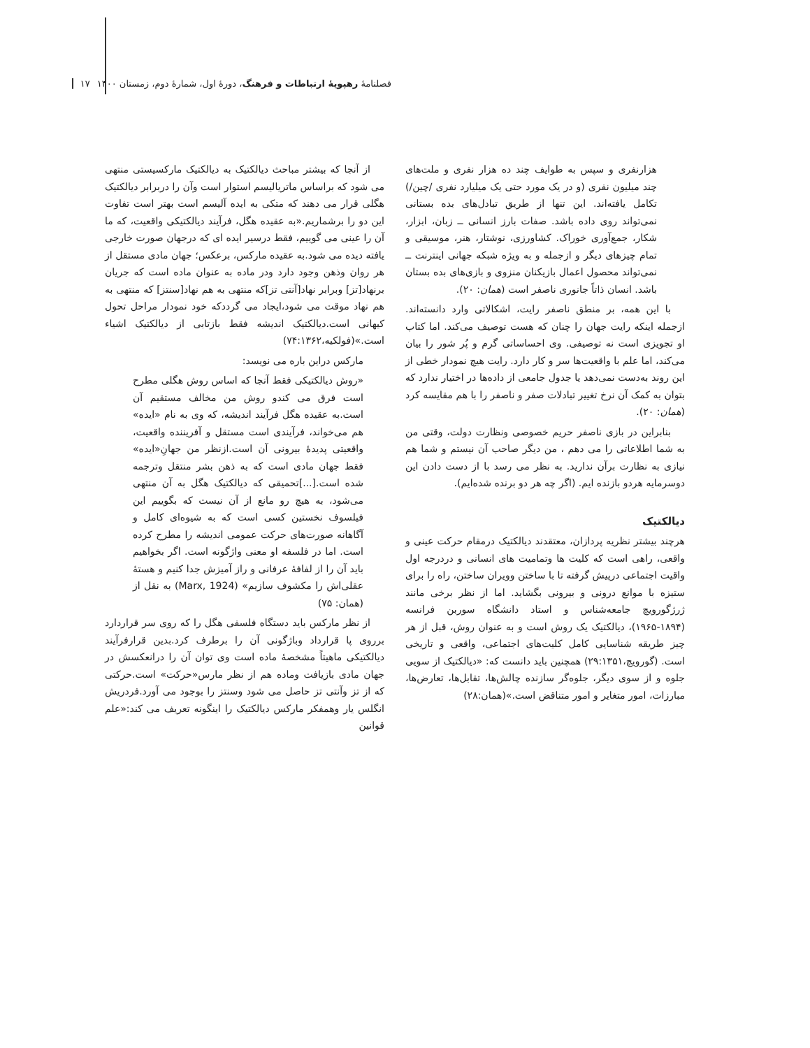فصلنامهٔ رهپویهٔ ارتباطات و فرهنگ، دورهٔ اول، شمارهٔ دوم، زمستان ۱۴۰۰ ۱۷
هزارنفری و سپس به طوایف چند ده هزار نفری و ملت‌های چند میلیون نفری (و در یک مورد حتی یک میلیارد نفری /چین/) تکامل یافته‌اند. این تنها از طریق تبادل‌های بده بستانی نمی‌تواند روی داده باشد. صفات بارز انسانی ــ زبان، ابزار، شکار، جمع‌آوری خوراک. کشاورزی، نوشتار، هنر، موسیقی و تمام چیزهای دیگر و ازجمله و به ویژه شبکه جهانی اینترنت ــ نمی‌تواند محصول اعمال بازیکنان منزوی و بازی‌های بده بستان باشد. انسان ذاتاً جانوری ناصفر است (همان: ۲۰).
با این همه، بر منطق ناصفر رایت، اشکالاتی وارد دانسته‌اند. ازجمله اینکه رایت جهان را چنان که هست توصیف می‌کند. اما کتاب او تجویزی است نه توصیفی. وی احساساتی گرم و پُر شور را بیان می‌کند، اما علم با واقعیت‌ها سر و کار دارد. رایت هیچ نمودار خطی از این روند به‌دست نمی‌دهد یا جدول جامعی از داده‌ها در اختیار ندارد که بتوان به کمک آن نرخ تغییر تبادلات صفر و ناصفر را با هم مقایسه کرد (همان: ۲۰).
بنابراین در بازی ناصفر حریم خصوصی ونظارت دولت، وقتی من به شما اطلاعاتی را می دهم ، من دیگر صاحب آن نیستم و شما هم نیازی به نظارت برآن ندارید. به نظر می رسد با از دست دادن این دوسرمایه هردو بازنده ایم. (اگر چه هر دو برنده شده‌ایم).
دیالکتیک
هرچند بیشتر نظریه پردازان، معتقدند دیالکتیک درمقام حرکت عینی و واقعی، راهی است که کلیت ها وتمامیت های انسانی و دردرجه اول واقیت اجتماعی درپیش گرفته تا با ساختن وویران ساختن، راه را برای ستیزه با موانع درونی و بیرونی بگشاید. اما از نظر برخی مانند ژرژگورویچ جامعه‌شناس و استاد دانشگاه سوربن فرانسه (۱۸۹۴-۱۹۶۵)، دیالکتیک یک روش است و به عنوان روش، قبل از هر چیز طریقه شناسایی کامل کلیت‌های اجتماعی، واقعی و تاریخی است. (گورویچ،۲۹:۱۳۵۱) همچنین باید دانست که: «دیالکتیک از سویی جلوه و از سوی دیگر، جلوه‌گر سازنده چالش‌ها، تقابل‌ها، تعارض‌ها، مبارزات، امور متغایر و امور متناقض است.»(همان:۲۸)
از آنجا که بیشتر مباحث دیالکتیک به دیالکتیک مارکسیستی منتهی می شود که براساس ماتریالیسم استوار است وآن را دربرابر دیالکتیک هگلی قرار می دهند که متکی به ایده آلیسم است بهتر است تفاوت این دو را برشماریم.«به عقیده هگل، فرآیند دیالکتیکی واقعیت، که ما آن را عینی می گوییم، فقط درسیر ایده ای که درجهان صورت خارجی یافته دیده می شود.به عقیده مارکس، برعکس؛ جهان مادی مستقل از هر روان وذهن وجود دارد ودر ماده به عنوان ماده است که جریان برنهاد[تز] وبرابر نهاد[آنتی تز]که منتهی به هم نهاد[سنتز] که منتهی به هم نهاد موقت می شود،ایجاد می گرددکه خود نمودار مراحل تحول کیهانی است.دیالکتیک اندیشه فقط بازتابی از دیالکتیک اشیاء است.»(فولکیه،۷۴:۱۳۶۲)
مارکس دراین باره می نویسد:
«روش دیالکتیکی فقط آنجا که اساس روش هگلی مطرح است فرق می کندو روش من مخالف مستقیم آن است.به عقیده هگل فرآیند اندیشه، که وی به نام «ایده» هم می‌خواند، فرآیندی است مستقل و آفریننده واقعیت، واقعیتی پدیدهٔ بیرونی آن است.ازنظر من جهانِ«ایده» فقط جهان مادی است که به ذهن بشر منتقل وترجمه شده است.[...]تحمیقی که دیالکتیک هگل به آن منتهی می‌شود، به هیچ رو مانع از آن نیست که بگوییم این فیلسوف نخستین کسی است که به شیوه‌ای کامل و آگاهانه صورت‌های حرکت عمومی اندیشه را مطرح کرده است. اما در فلسفه او معنی واژگونه است. اگر بخواهیم باید آن را از لفافهٔ عرفانی و راز آمیزش جدا کنیم و هستهٔ عقلی‌اش را مکشوف سازیم» (Marx, 1924) به نقل از (همان: ۷۵)
از نظر مارکس باید دستگاه فلسفی هگل را که روی سر قراردارد برروی پا قرارداد وباژگونی آن را برطرف کرد.بدین قرارفرآیند دیالکتیکی ماهیتاً مشخصهٔ ماده است وی توان آن را درانعکسش در جهان مادی بازیافت وماده هم از نظر مارس«حرکت» است.حرکتی که از تز وآنتی تز حاصل می شود وسنتز را بوجود می آورد.فردریش انگلس یار وهمفکر مارکس دیالکتیک را اینگونه تعریف می کند:«علم قوانین